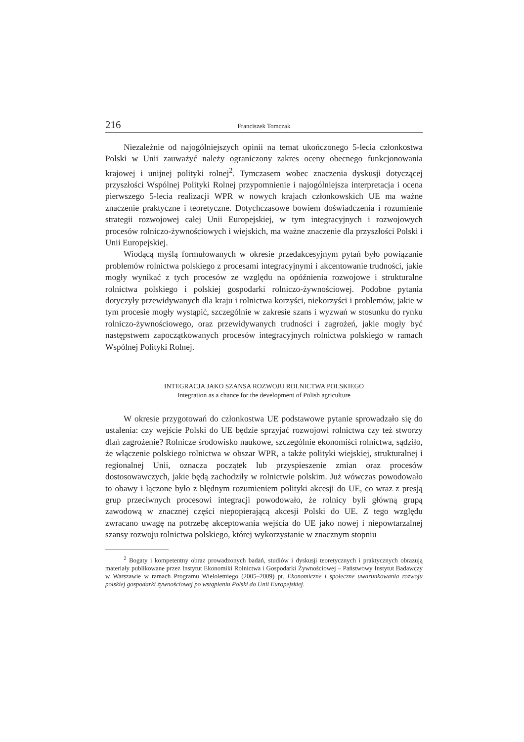216 Franciszek Tomczak
Niezależnie od najogólniejszych opinii na temat ukończonego 5-lecia członkostwa Polski w Unii zauważyć należy ograniczony zakres oceny obecnego funkcjonowania krajowej i unijnej polityki rolnej<sup>2</sup>. Tymczasem wobec znaczenia dyskusji dotyczącej przyszłości Wspólnej Polityki Rolnej przypomnienie i najogólniejsza interpretacja i ocena pierwszego 5-lecia realizacji WPR w nowych krajach członkowskich UE ma ważne znaczenie praktyczne i teoretyczne. Dotychczasowe bowiem doświadczenia i rozumienie strategii rozwojowej całej Unii Europejskiej, w tym integracyjnych i rozwojowych procesów rolniczo-żywnościowych i wiejskich, ma ważne znaczenie dla przyszłości Polski i Unii Europejskiej.
Wiodącą myślą formułowanych w okresie przedakcesyjnym pytań było powiązanie problemów rolnictwa polskiego z procesami integracyjnymi i akcentowanie trudności, jakie mogły wynikać z tych procesów ze względu na opóźnienia rozwojowe i strukturalne rolnictwa polskiego i polskiej gospodarki rolniczo-żywnościowej. Podobne pytania dotyczyły przewidywanych dla kraju i rolnictwa korzyści, niekorzyści i problemów, jakie w tym procesie mogły wystąpić, szczególnie w zakresie szans i wyzwań w stosunku do rynku rolniczo-żywnościowego, oraz przewidywanych trudności i zagrożeń, jakie mogły być następstwem zapoczątkowanych procesów integracyjnych rolnictwa polskiego w ramach Wspólnej Polityki Rolnej.
INTEGRACJA JAKO SZANSA ROZWOJU ROLNICTWA POLSKIEGO
Integration as a chance for the development of Polish agriculture
W okresie przygotowań do członkostwa UE podstawowe pytanie sprowadzało się do ustalenia: czy wejście Polski do UE będzie sprzyjać rozwojowi rolnictwa czy też stworzy dlań zagrożenie? Rolnicze środowisko naukowe, szczególnie ekonomiści rolnictwa, sądziło, że włączenie polskiego rolnictwa w obszar WPR, a także polityki wiejskiej, strukturalnej i regionalnej Unii, oznacza początek lub przyspieszenie zmian oraz procesów dostosowawczych, jakie będą zachodziły w rolnictwie polskim. Już wówczas powodowało to obawy i łączone było z błędnym rozumieniem polityki akcesji do UE, co wraz z presją grup przeciwnych procesowi integracji powodowało, że rolnicy byli główną grupą zawodową w znacznej części niepopierającą akcesji Polski do UE. Z tego względu zwracano uwagę na potrzebę akceptowania wejścia do UE jako nowej i niepowtarzalnej szansy rozwoju rolnictwa polskiego, której wykorzystanie w znacznym stopniu
<sup>2</sup> Bogaty i kompetentny obraz prowadzonych badań, studiów i dyskusji teoretycznych i praktycznych obrazują materiały publikowane przez Instytut Ekonomiki Rolnictwa i Gospodarki Żywnościowej – Państwowy Instytut Badawczy w Warszawie w ramach Programu Wieloletniego (2005–2009) pt. Ekonomiczne i społeczne uwarunkowania rozwoju polskiej gospodarki żywnościowej po wstąpieniu Polski do Unii Europejskiej.